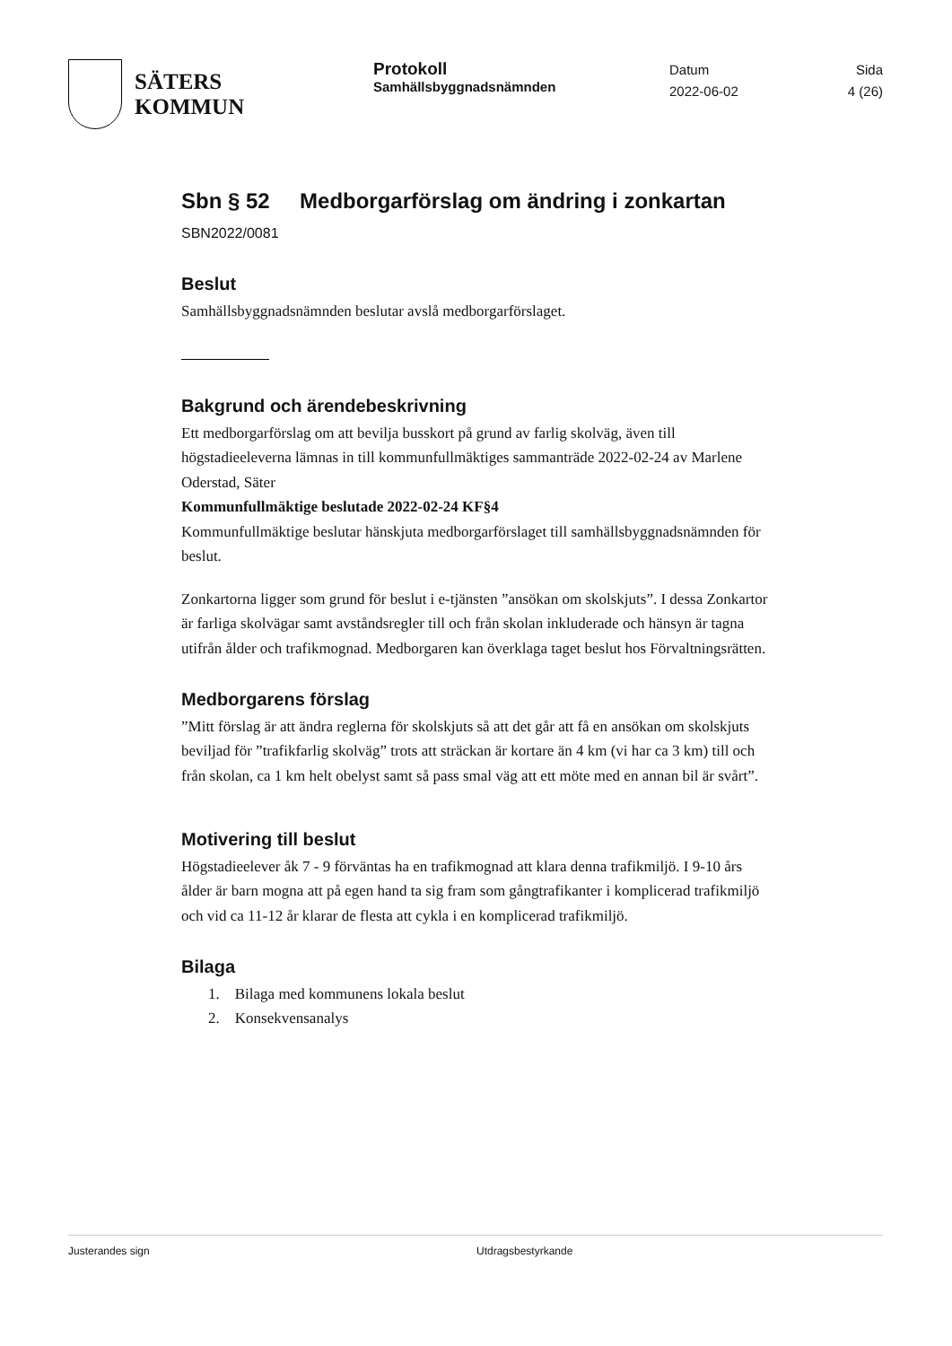SÄTERS
KOMMUN
Protokoll
Samhällsbyggnadsnämnden
Datum
2022-06-02
Sida
4 (26)
Sbn § 52 Medborgarförslag om ändring i zonkartan
SBN2022/0081
Beslut
Samhällsbyggnadsnämnden beslutar avslå medborgarförslaget.
Bakgrund och ärendebeskrivning
Ett medborgarförslag om att bevilja busskort på grund av farlig skolväg, även till högstadieeleverna lämnas in till kommunfullmäktiges sammanträde 2022-02-24 av Marlene Oderstad, Säter
Kommunfullmäktige beslutade 2022-02-24 KF§4
Kommunfullmäktige beslutar hänskjuta medborgarförslaget till samhällsbyggnadsnämnden för beslut.
Zonkartorna ligger som grund för beslut i e-tjänsten ”ansökan om skolskjuts”. I dessa Zonkartor är farliga skolvägar samt avståndsregler till och från skolan inkluderade och hänsyn är tagna utifrån ålder och trafikmognad. Medborgaren kan överklaga taget beslut hos Förvaltningsrätten.
Medborgarens förslag
”Mitt förslag är att ändra reglerna för skolskjuts så att det går att få en ansökan om skolskjuts beviljad för ”trafikfarlig skolväg” trots att sträckan är kortare än 4 km (vi har ca 3 km) till och från skolan, ca 1 km helt obelyst samt så pass smal väg att ett möte med en annan bil är svårt”.
Motivering till beslut
Högstadieelever åk 7 - 9 förväntas ha en trafikmognad att klara denna trafikmiljö. I 9-10 års ålder är barn mogna att på egen hand ta sig fram som gångtrafikanter i komplicerad trafikmiljö och vid ca 11-12 år klarar de flesta att cykla i en komplicerad trafikmiljö.
Bilaga
1. Bilaga med kommunens lokala beslut
2. Konsekvensanalys
Justerandes sign Utdragsbestyrkande